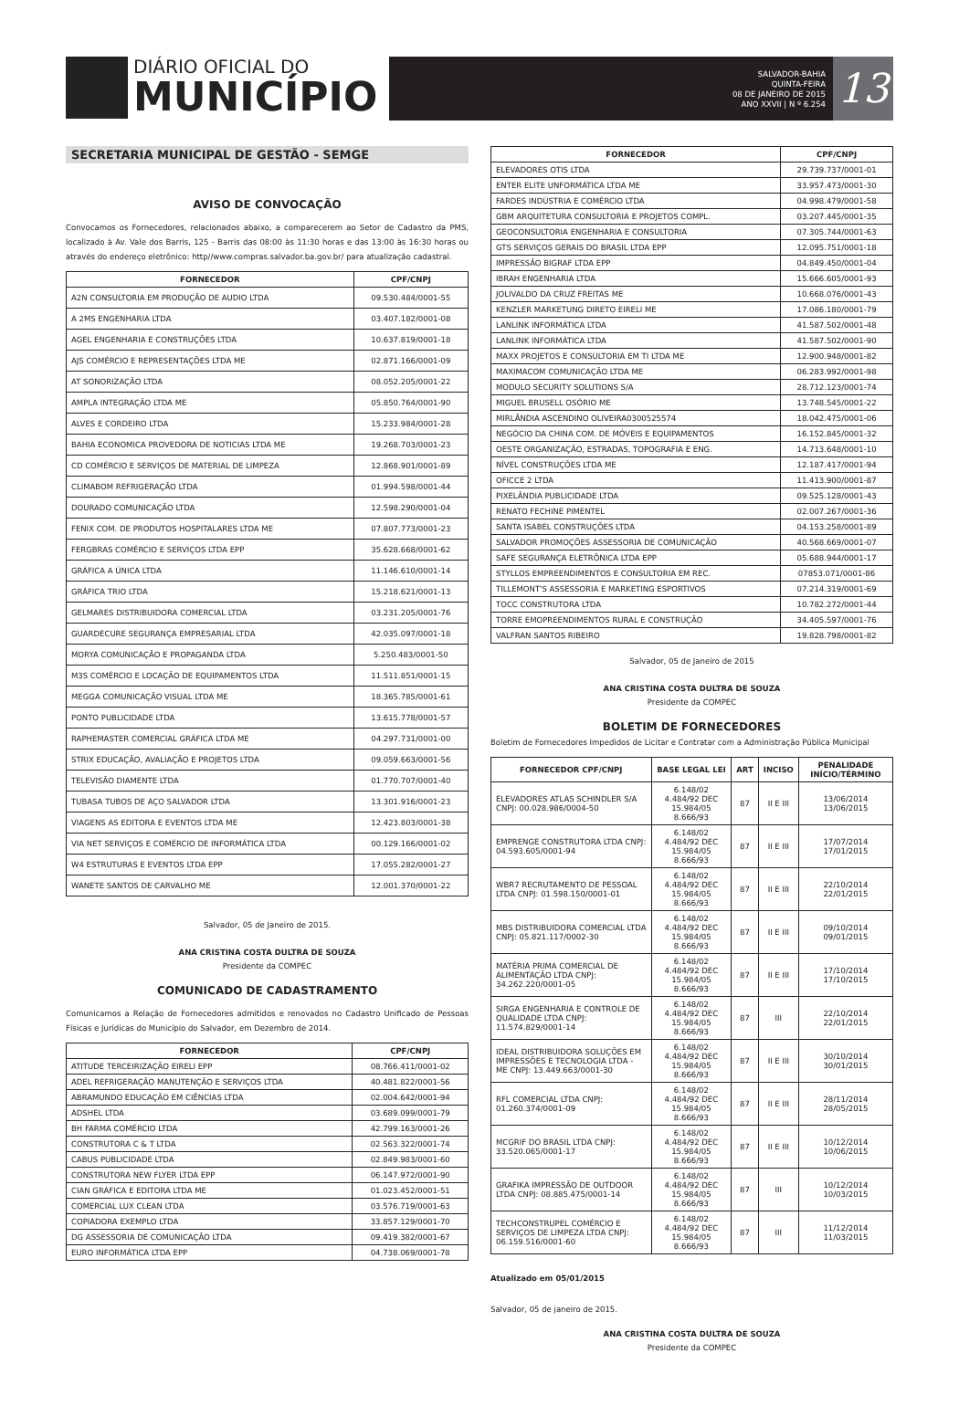DIÁRIO OFICIAL DO
MUNICÍPIO
SALVADOR-BAHIA
QUINTA-FEIRA
08 DE JANEIRO DE 2015
ANO XXVII | N º 6.254
13
SECRETARIA MUNICIPAL DE GESTÃO - SEMGE
AVISO DE CONVOCAÇÃO
Convocamos os Fornecedores, relacionados abaixo, a comparecerem ao Setor de Cadastro da PMS, localizado à Av. Vale dos Barris, 125 - Barris das 08:00 às 11:30 horas e das 13:00 às 16:30 horas ou através do endereço eletrônico: http//www.compras.salvador.ba.gov.br/ para atualização cadastral.
| FORNECEDOR | CPF/CNPJ |
| --- | --- |
| A2N CONSULTORIA EM PRODUÇÃO DE AUDIO LTDA | 09.530.484/0001-55 |
| A 2MS ENGENHARIA LTDA | 03.407.182/0001-08 |
| AGEL ENGENHARIA E CONSTRUÇÕES LTDA | 10.637.819/0001-18 |
| AJS COMÉRCIO E REPRESENTAÇÕES LTDA ME | 02.871.166/0001-09 |
| AT SONORIZAÇÃO LTDA | 08.052.205/0001-22 |
| AMPLA INTEGRAÇÃO LTDA ME | 05.850.764/0001-90 |
| ALVES E CORDEIRO LTDA | 15.233.984/0001-28 |
| BAHIA ECONOMICA PROVEDORA DE NOTICIAS LTDA ME | 19.268.703/0001-23 |
| CD COMÉRCIO E SERVIÇOS DE MATERIAL DE LIMPEZA | 12.868.901/0001-89 |
| CLIMABOM REFRIGERAÇÃO LTDA | 01.994.598/0001-44 |
| DOURADO COMUNICAÇÃO LTDA | 12.598.290/0001-04 |
| FENIX COM. DE PRODUTOS HOSPITALARES LTDA ME | 07.807.773/0001-23 |
| FERGBRAS COMÉRCIO E SERVIÇOS LTDA EPP | 35.628.668/0001-62 |
| GRÁFICA A ÚNICA LTDA | 11.146.610/0001-14 |
| GRÁFICA TRIO LTDA | 15.218.621/0001-13 |
| GELMARES DISTRIBUIDORA COMERCIAL LTDA | 03.231.205/0001-76 |
| GUARDECURE SEGURANÇA EMPRESARIAL LTDA | 42.035.097/0001-18 |
| MORYA COMUNICAÇÃO E PROPAGANDA LTDA | 5.250.483/0001-50 |
| M3S COMÉRCIO E LOCAÇÃO DE EQUIPAMENTOS LTDA | 11.511.851/0001-15 |
| MEGGA COMUNICAÇÃO VISUAL LTDA ME | 18.365.785/0001-61 |
| PONTO PUBLICIDADE LTDA | 13.615.778/0001-57 |
| RAPHEMASTER COMERCIAL GRÁFICA LTDA ME | 04.297.731/0001-00 |
| STRIX EDUCAÇÃO, AVALIAÇÃO E PROJETOS LTDA | 09.059.663/0001-56 |
| TELEVISÃO DIAMENTE LTDA | 01.770.707/0001-40 |
| TUBASA TUBOS DE AÇO SALVADOR LTDA | 13.301.916/0001-23 |
| VIAGENS AS EDITORA E EVENTOS LTDA ME | 12.423.803/0001-38 |
| VIA NET SERVIÇOS E COMÉRCIO DE INFORMÁTICA LTDA | 00.129.166/0001-02 |
| W4 ESTRUTURAS E EVENTOS LTDA EPP | 17.055.282/0001-27 |
| WANETE SANTOS DE CARVALHO ME | 12.001.370/0001-22 |
Salvador, 05 de Janeiro de 2015.
ANA CRISTINA COSTA DULTRA DE SOUZA
Presidente da COMPEC
COMUNICADO DE CADASTRAMENTO
Comunicamos a Relação de Fornecedores admitidos e renovados no Cadastro Unificado de Pessoas Físicas e Jurídicas do Município do Salvador, em Dezembro de 2014.
| FORNECEDOR | CPF/CNPJ |
| --- | --- |
| ATITUDE TERCEIRIZAÇÃO EIRELI EPP | 08.766.411/0001-02 |
| ADEL REFRIGERAÇÃO MANUTENÇÃO E SERVIÇOS LTDA | 40.481.822/0001-56 |
| ABRAMUNDO EDUCAÇÃO EM CIÊNCIAS LTDA | 02.004.642/0001-94 |
| ADSHEL LTDA | 03.689.099/0001-79 |
| BH FARMA COMÉRCIO LTDA | 42.799.163/0001-26 |
| CONSTRUTORA C & T LTDA | 02.563.322/0001-74 |
| CABUS PUBLICIDADE LTDA | 02.849.983/0001-60 |
| CONSTRUTORA NEW FLYER LTDA EPP | 06.147.972/0001-90 |
| CIAN GRÁFICA E EDITORA LTDA ME | 01.023.452/0001-51 |
| COMERCIAL LUX CLEAN LTDA | 03.576.719/0001-63 |
| COPIADORA EXEMPLO LTDA | 33.857.129/0001-70 |
| DG ASSESSORIA DE COMUNICAÇÃO LTDA | 09.419.382/0001-67 |
| EURO INFORMÁTICA LTDA EPP | 04.738.069/0001-78 |
| FORNECEDOR | CPF/CNPJ |
| --- | --- |
| ELEVADORES OTIS LTDA | 29.739.737/0001-01 |
| ENTER ELITE UNFORMÁTICA LTDA ME | 33.957.473/0001-30 |
| FARDES INDÚSTRIA E COMÉRCIO LTDA | 04.998.479/0001-58 |
| GBM ARQUITETURA CONSULTORIA E PROJETOS COMPL. | 03.207.445/0001-35 |
| GEOCONSULTORIA ENGENHARIA E CONSULTORIA | 07.305.744/0001-63 |
| GTS SERVIÇOS GERAIS DO BRASIL LTDA EPP | 12.095.751/0001-18 |
| IMPRESSÃO BIGRAF LTDA EPP | 04.849.450/0001-04 |
| IBRAH ENGENHARIA LTDA | 15.666.605/0001-93 |
| JOLIVALDO DA CRUZ FREITAS ME | 10.668.076/0001-43 |
| KENZLER MARKETUNG DIRETO EIRELI ME | 17.086.180/0001-79 |
| LANLINK INFORMÁTICA LTDA | 41.587.502/0001-48 |
| LANLINK INFORMÁTICA LTDA | 41.587.502/0001-90 |
| MAXX PROJETOS E CONSULTORIA EM TI LTDA ME | 12.900.948/0001-82 |
| MAXIMACOM COMUNICAÇÃO LTDA ME | 06.283.992/0001-98 |
| MODULO SECURITY SOLUTIONS S/A | 28.712.123/0001-74 |
| MIGUEL BRUSELL OSÓRIO ME | 13.748.545/0001-22 |
| MIRLÂNDIA ASCENDINO OLIVEIRA0300525574 | 18.042.475/0001-06 |
| NEGÓCIO DA CHINA COM. DE MÓVEIS E EQUIPAMENTOS | 16.152.845/0001-32 |
| OESTE ORGANIZAÇÃO, ESTRADAS, TOPOGRAFIA E ENG. | 14.713.648/0001-10 |
| NÍVEL CONSTRUÇÕES LTDA ME | 12.187.417/0001-94 |
| OFICCE 2 LTDA | 11.413.900/0001-87 |
| PIXELÂNDIA PUBLICIDADE LTDA | 09.525.128/0001-43 |
| RENATO FECHINE PIMENTEL | 02.007.267/0001-36 |
| SANTA ISABEL CONSTRUÇÕES LTDA | 04.153.258/0001-89 |
| SALVADOR PROMOÇÕES ASSESSORIA DE COMUNICAÇÃO | 40.568.669/0001-07 |
| SAFE SEGURANÇA ELETRÔNICA LTDA EPP | 05.688.944/0001-17 |
| STYLLOS EMPREENDIMENTOS E CONSULTORIA EM REC. | 07853.071/0001-86 |
| TILLEMONT'S ASSESSORIA E MARKETING ESPORTIVOS | 07.214.319/0001-69 |
| TOCC CONSTRUTORA LTDA | 10.782.272/0001-44 |
| TORRE EMOPREENDIMENTOS RURAL E CONSTRUÇÃO | 34.405.597/0001-76 |
| VALFRAN SANTOS RIBEIRO | 19.828.798/0001-82 |
Salvador, 05 de Janeiro de 2015
ANA CRISTINA COSTA DULTRA DE SOUZA
Presidente da COMPEC
BOLETIM DE FORNECEDORES
Boletim de Fornecedores Impedidos de Licitar e Contratar com a Administração Pública Municipal
| FORNECEDOR CPF/CNPJ | BASE LEGAL LEI | ART | INCISO | PENALIDADE INÍCIO/TÉRMINO |
| --- | --- | --- | --- | --- |
| ELEVADORES ATLAS SCHINDLER S/A CNPJ: 00.028.986/0004-50 | 6.148/02 4.484/92 DEC 15.984/05 8.666/93 | 87 | II E III | 13/06/2014 13/06/2015 |
| EMPRENGE CONSTRUTORA LTDA CNPJ: 04.593.605/0001-94 | 6.148/02 4.484/92 DEC 15.984/05 8.666/93 | 87 | II E III | 17/07/2014 17/01/2015 |
| WBR7 RECRUTAMENTO DE PESSOAL LTDA CNPJ: 01.598.150/0001-01 | 6.148/02 4.484/92 DEC 15.984/05 8.666/93 | 87 | II E III | 22/10/2014 22/01/2015 |
| MBS DISTRIBUIDORA COMERCIAL LTDA CNPJ: 05.821.117/0002-30 | 6.148/02 4.484/92 DEC 15.984/05 8.666/93 | 87 | II E III | 09/10/2014 09/01/2015 |
| MATÉRIA PRIMA COMERCIAL DE ALIMENTAÇÃO LTDA CNPJ: 34.262.220/0001-05 | 6.148/02 4.484/92 DEC 15.984/05 8.666/93 | 87 | II E III | 17/10/2014 17/10/2015 |
| SIRGA ENGENHARIA E CONTROLE DE QUALIDADE LTDA CNPJ: 11.574.829/0001-14 | 6.148/02 4.484/92 DEC 15.984/05 8.666/93 | 87 | III | 22/10/2014 22/01/2015 |
| IDEAL DISTRIBUIDORA SOLUÇÕES EM IMPRESSÕES E TECNOLOGIA LTDA - ME CNPJ: 13.449.663/0001-30 | 6.148/02 4.484/92 DEC 15.984/05 8.666/93 | 87 | II E III | 30/10/2014 30/01/2015 |
| RFL COMERCIAL LTDA CNPJ: 01.260.374/0001-09 | 6.148/02 4.484/92 DEC 15.984/05 8.666/93 | 87 | II E III | 28/11/2014 28/05/2015 |
| MCGRIF DO BRASIL LTDA CNPJ: 33.520.065/0001-17 | 6.148/02 4.484/92 DEC 15.984/05 8.666/93 | 87 | II E III | 10/12/2014 10/06/2015 |
| GRAFIKA IMPRESSÃO DE OUTDOOR LTDA CNPJ: 08.885.475/0001-14 | 6.148/02 4.484/92 DEC 15.984/05 8.666/93 | 87 | III | 10/12/2014 10/03/2015 |
| TECHCONSTRUPEL COMÉRCIO E SERVIÇOS DE LIMPEZA LTDA CNPJ: 06.159.516/0001-60 | 6.148/02 4.484/92 DEC 15.984/05 8.666/93 | 87 | III | 11/12/2014 11/03/2015 |
Atualizado em 05/01/2015
Salvador, 05 de janeiro de 2015.
ANA CRISTINA COSTA DULTRA DE SOUZA
Presidente da COMPEC